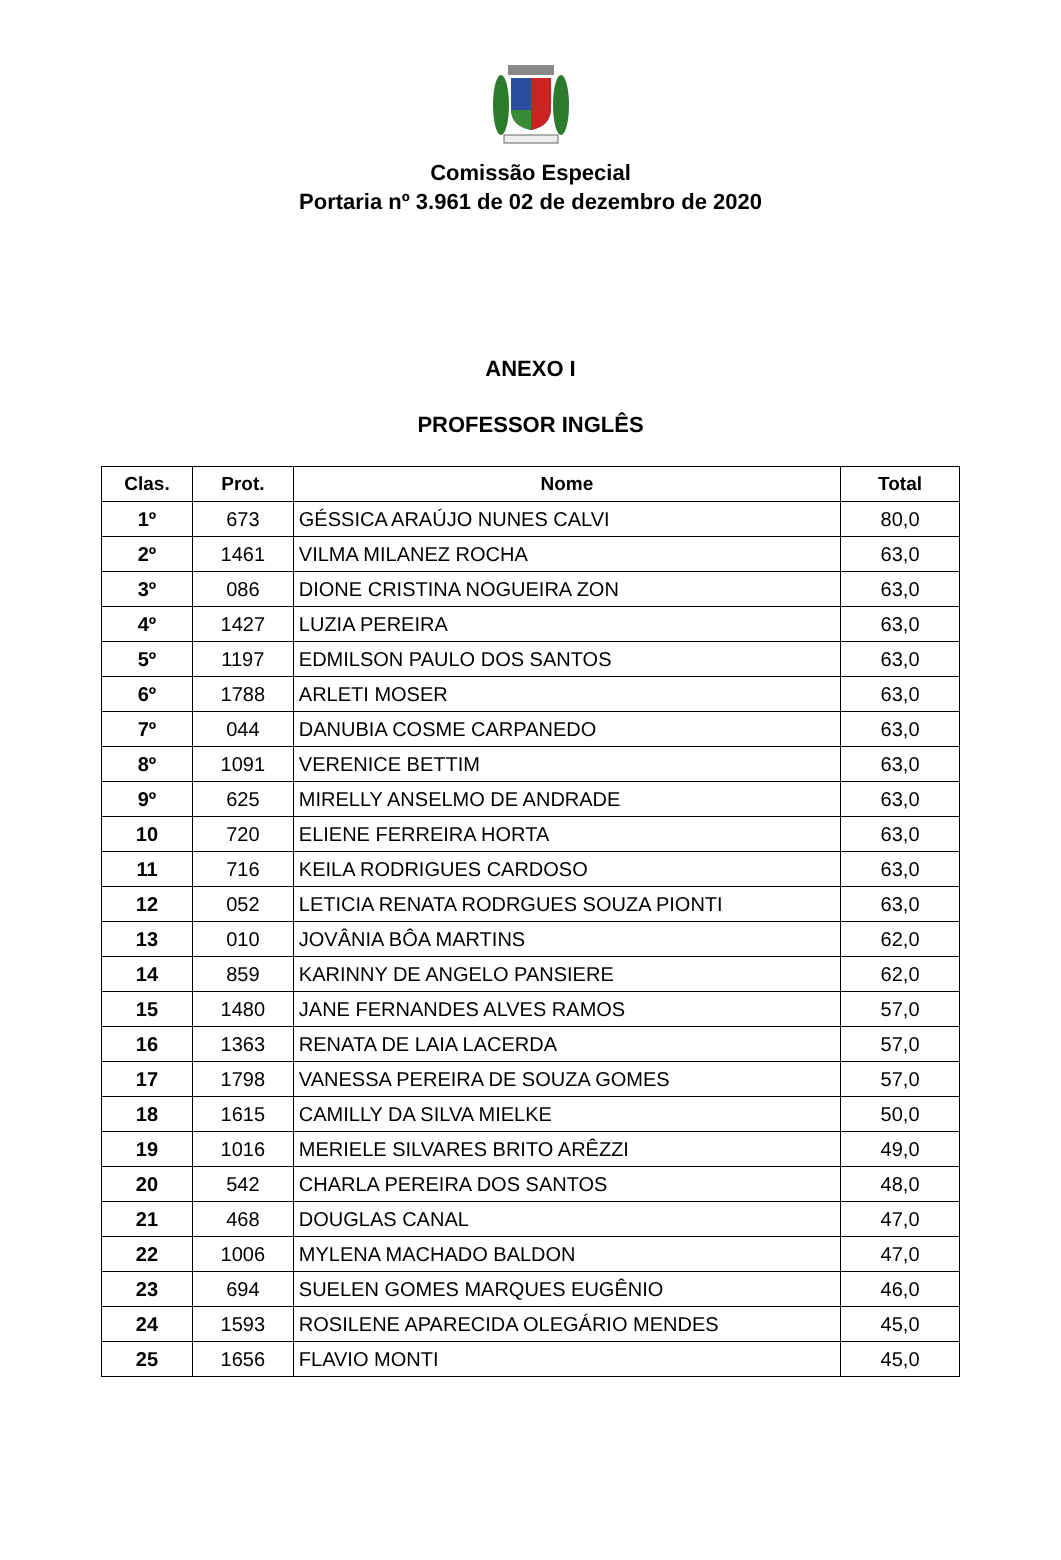Comissão Especial
Portaria nº 3.961 de 02 de dezembro de 2020
ANEXO I
PROFESSOR INGLÊS
| Clas. | Prot. | Nome | Total |
| --- | --- | --- | --- |
| 1º | 673 | GÉSSICA ARAÚJO NUNES CALVI | 80,0 |
| 2º | 1461 | VILMA MILANEZ ROCHA | 63,0 |
| 3º | 086 | DIONE CRISTINA NOGUEIRA ZON | 63,0 |
| 4º | 1427 | LUZIA PEREIRA | 63,0 |
| 5º | 1197 | EDMILSON PAULO DOS SANTOS | 63,0 |
| 6º | 1788 | ARLETI MOSER | 63,0 |
| 7º | 044 | DANUBIA COSME CARPANEDO | 63,0 |
| 8º | 1091 | VERENICE BETTIM | 63,0 |
| 9º | 625 | MIRELLY ANSELMO DE ANDRADE | 63,0 |
| 10 | 720 | ELIENE FERREIRA HORTA | 63,0 |
| 11 | 716 | KEILA RODRIGUES CARDOSO | 63,0 |
| 12 | 052 | LETICIA RENATA RODRGUES SOUZA PIONTI | 63,0 |
| 13 | 010 | JOVÂNIA BÔA MARTINS | 62,0 |
| 14 | 859 | KARINNY DE ANGELO PANSIERE | 62,0 |
| 15 | 1480 | JANE FERNANDES ALVES RAMOS | 57,0 |
| 16 | 1363 | RENATA DE LAIA LACERDA | 57,0 |
| 17 | 1798 | VANESSA PEREIRA DE SOUZA GOMES | 57,0 |
| 18 | 1615 | CAMILLY DA SILVA MIELKE | 50,0 |
| 19 | 1016 | MERIELE SILVARES BRITO ARÊZZI | 49,0 |
| 20 | 542 | CHARLA PEREIRA DOS SANTOS | 48,0 |
| 21 | 468 | DOUGLAS CANAL | 47,0 |
| 22 | 1006 | MYLENA MACHADO BALDON | 47,0 |
| 23 | 694 | SUELEN GOMES MARQUES EUGÊNIO | 46,0 |
| 24 | 1593 | ROSILENE APARECIDA OLEGÁRIO MENDES | 45,0 |
| 25 | 1656 | FLAVIO MONTI | 45,0 |